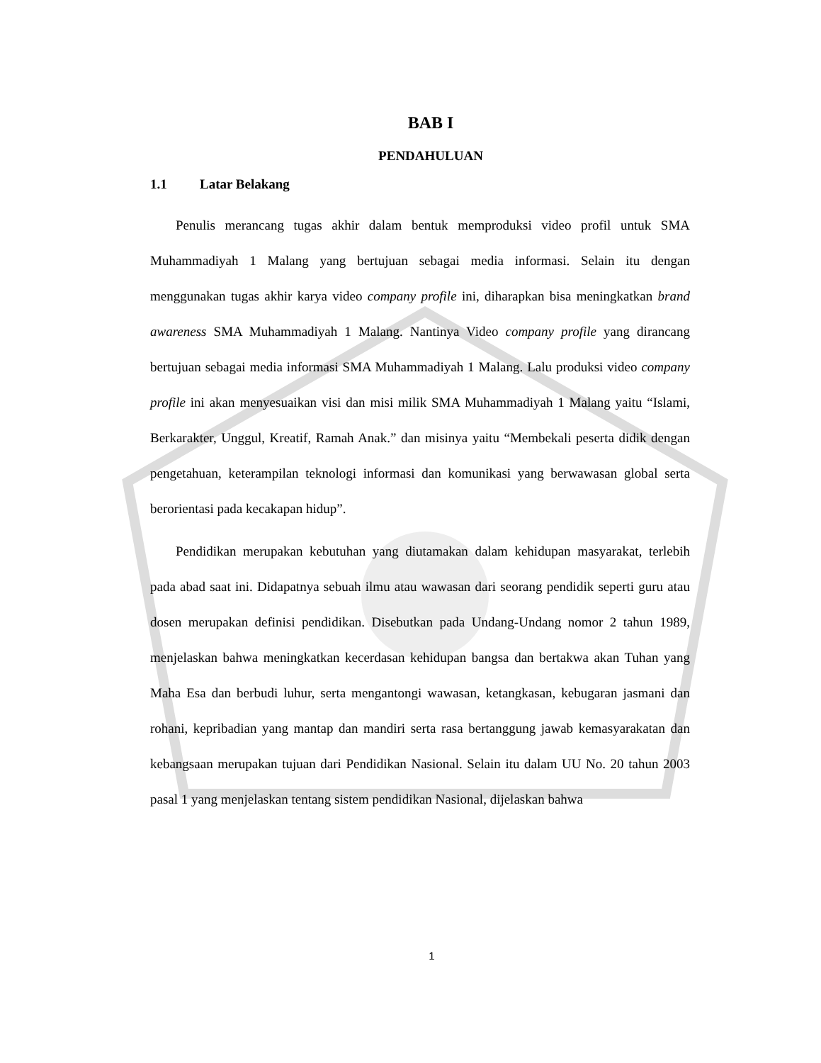BAB I
PENDAHULUAN
1.1 Latar Belakang
Penulis merancang tugas akhir dalam bentuk memproduksi video profil untuk SMA Muhammadiyah 1 Malang yang bertujuan sebagai media informasi. Selain itu dengan menggunakan tugas akhir karya video company profile ini, diharapkan bisa meningkatkan brand awareness SMA Muhammadiyah 1 Malang. Nantinya Video company profile yang dirancang bertujuan sebagai media informasi SMA Muhammadiyah 1 Malang. Lalu produksi video company profile ini akan menyesuaikan visi dan misi milik SMA Muhammadiyah 1 Malang yaitu “Islami, Berkarakter, Unggul, Kreatif, Ramah Anak.” dan misinya yaitu “Membekali peserta didik dengan pengetahuan, keterampilan teknologi informasi dan komunikasi yang berwawasan global serta berorientasi pada kecakapan hidup”.
Pendidikan merupakan kebutuhan yang diutamakan dalam kehidupan masyarakat, terlebih pada abad saat ini. Didapatnya sebuah ilmu atau wawasan dari seorang pendidik seperti guru atau dosen merupakan definisi pendidikan. Disebutkan pada Undang-Undang nomor 2 tahun 1989, menjelaskan bahwa meningkatkan kecerdasan kehidupan bangsa dan bertakwa akan Tuhan yang Maha Esa dan berbudi luhur, serta mengantongi wawasan, ketangkasan, kebugaran jasmani dan rohani, kepribadian yang mantap dan mandiri serta rasa bertanggung jawab kemasyarakatan dan kebangsaan merupakan tujuan dari Pendidikan Nasional. Selain itu dalam UU No. 20 tahun 2003 pasal 1 yang menjelaskan tentang sistem pendidikan Nasional, dijelaskan bahwa
1